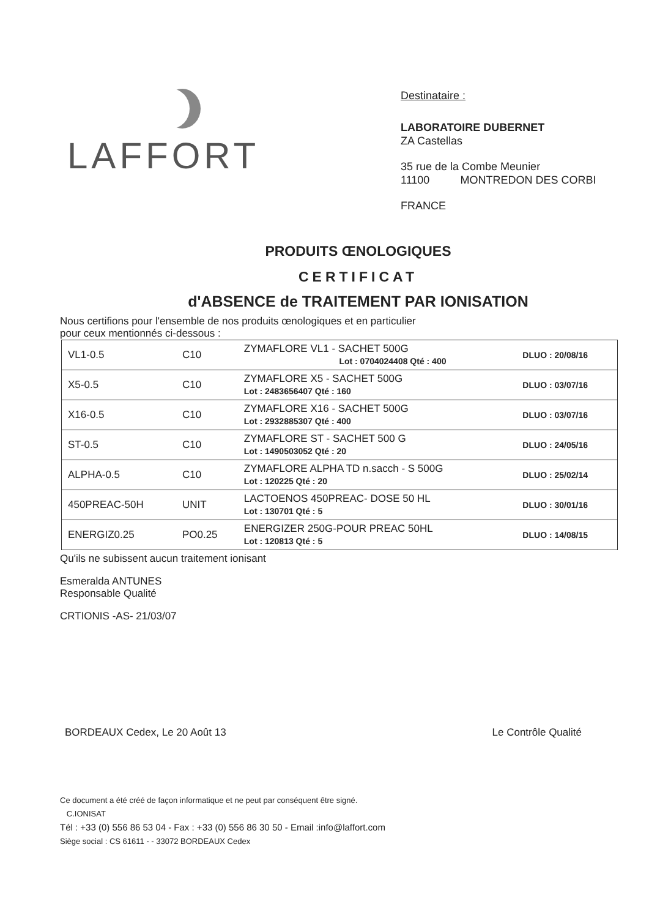LAFFORT
Destinataire :
LABORATOIRE DUBERNET
ZA Castellas
35 rue de la Combe Meunier
11100 MONTREDON DES CORBI
FRANCE
PRODUITS ŒNOLOGIQUES
CERTIFICAT
d'ABSENCE de TRAITEMENT PAR IONISATION
Nous certifions pour l'ensemble de nos produits œnologiques et en particulier
pour ceux mentionnés ci-dessous :
| VL1-0.5 | C10 | ZYMAFLORE VL1 - SACHET 500G Lot : 0704024408 Qté : 400 | DLUO : 20/08/16 |
| X5-0.5 | C10 | ZYMAFLORE X5 - SACHET 500G Lot : 2483656407 Qté : 160 | DLUO : 03/07/16 |
| X16-0.5 | C10 | ZYMAFLORE X16 - SACHET 500G Lot : 2932885307 Qté : 400 | DLUO : 03/07/16 |
| ST-0.5 | C10 | ZYMAFLORE ST - SACHET 500 G Lot : 1490503052 Qté : 20 | DLUO : 24/05/16 |
| ALPHA-0.5 | C10 | ZYMAFLORE ALPHA TD n.sacch - S 500G Lot : 120225 Qté : 20 | DLUO : 25/02/14 |
| 450PREAC-50H | UNIT | LACTOENOS 450PREAC- DOSE 50 HL Lot : 130701 Qté : 5 | DLUO : 30/01/16 |
| ENERGIZ0.25 | PO0.25 | ENERGIZER 250G-POUR PREAC 50HL Lot : 120813 Qté : 5 | DLUO : 14/08/15 |
Qu'ils ne subissent aucun traitement ionisant
Esmeralda ANTUNES
Responsable Qualité
CRTIONIS -AS- 21/03/07
BORDEAUX Cedex, Le 20 Août 13 Le Contrôle Qualité
Ce document a été créé de façon informatique et ne peut par conséquent être signé.
C.IONISAT
Tél : +33 (0) 556 86 53 04 - Fax : +33 (0) 556 86 30 50 - Email :info@laffort.com
Siège social : CS 61611 - - 33072 BORDEAUX Cedex